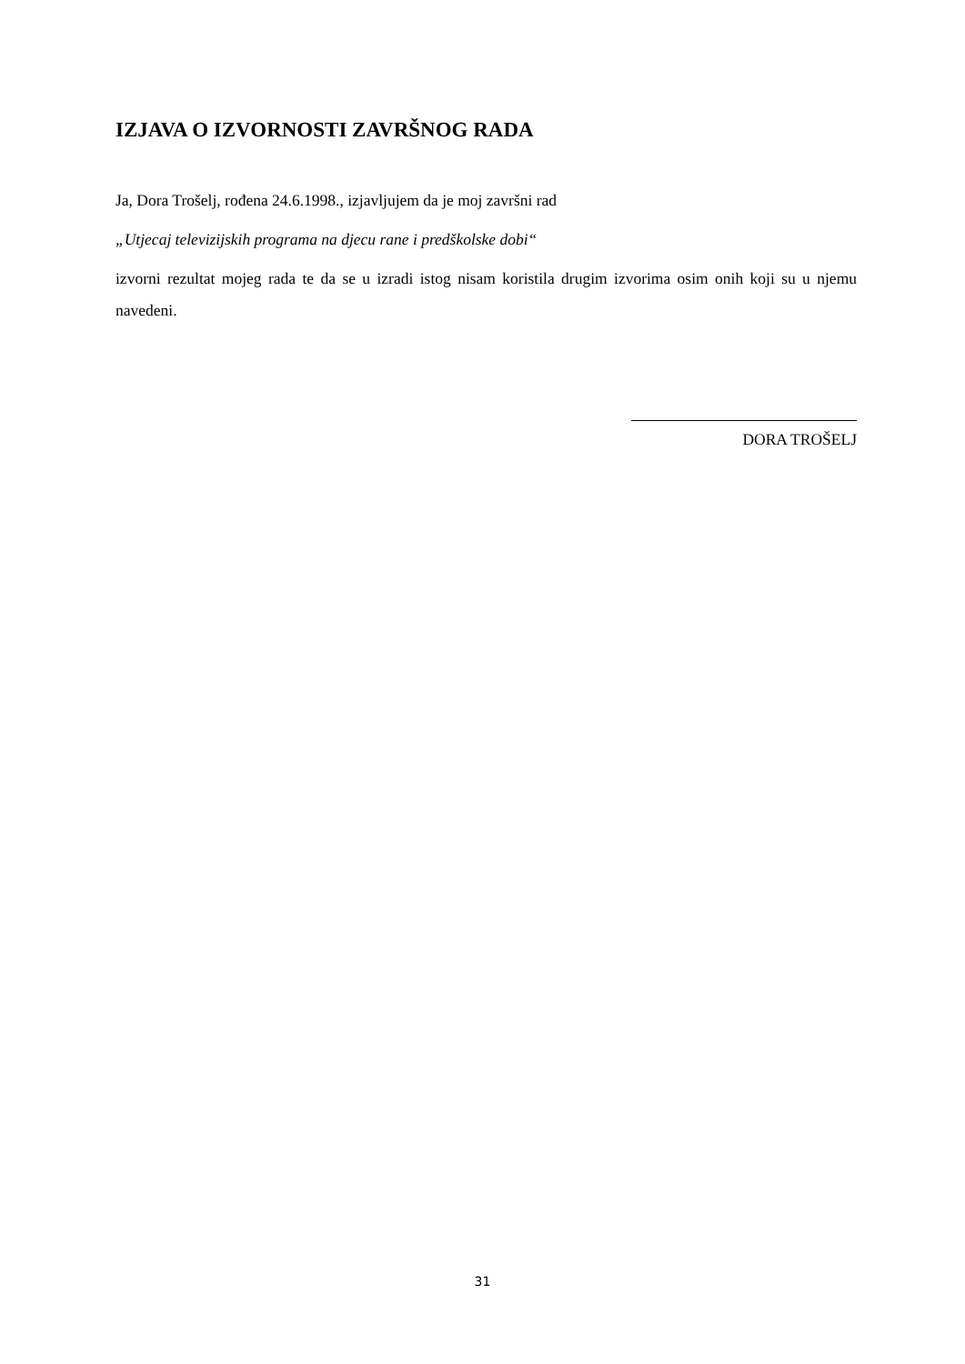IZJAVA O IZVORNOSTI ZAVRŠNOG RADA
Ja, Dora Trošelj, rođena 24.6.1998., izjavljujem da je moj završni rad
„Utjecaj televizijskih programa na djecu rane i predškolske dobi“
izvorni rezultat mojeg rada te da se u izradi istog nisam koristila drugim izvorima osim onih koji su u njemu navedeni.
DORA TROŠELJ
31